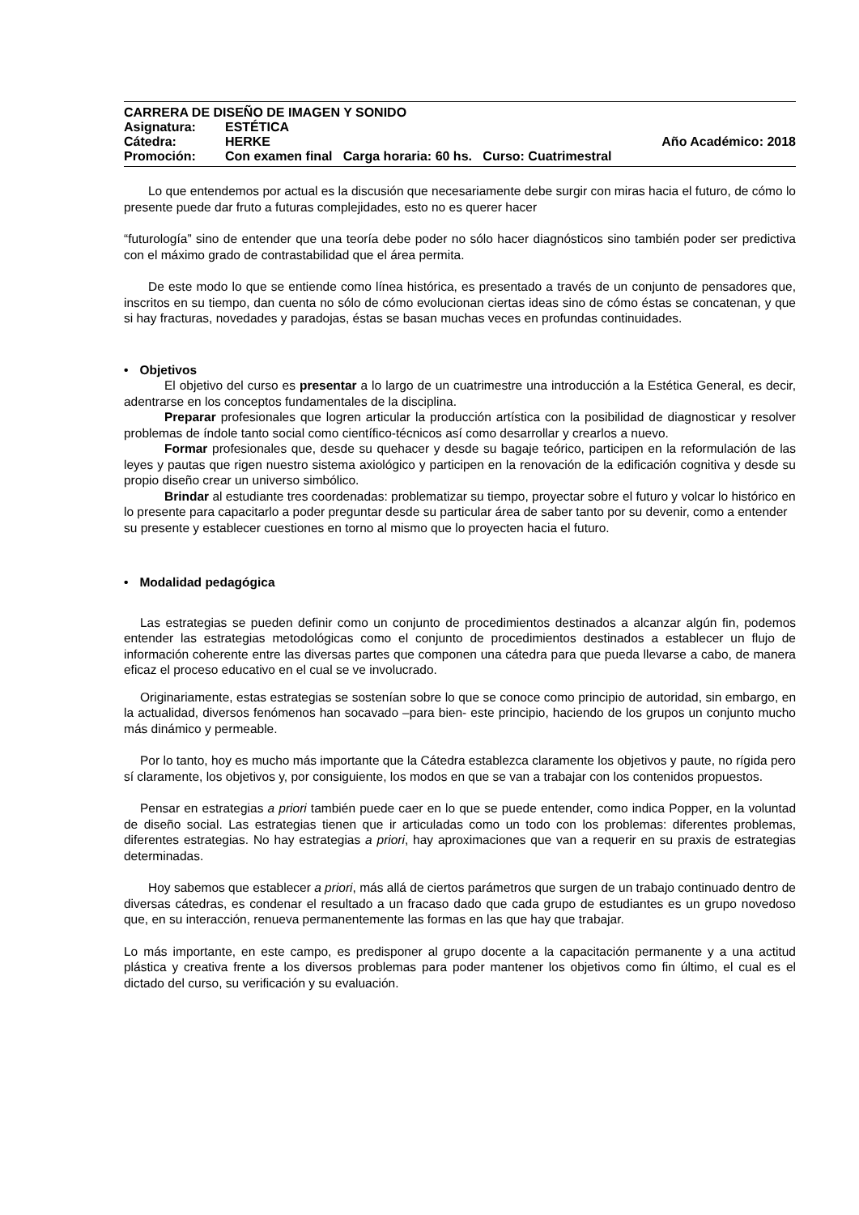CARRERA DE DISEÑO DE IMAGEN Y SONIDO
Asignatura: ESTÉTICA
Cátedra: HERKE Año Académico: 2018
Promoción: Con examen final Carga horaria: 60 hs. Curso: Cuatrimestral
Lo que entendemos por actual es la discusión que necesariamente debe surgir con miras hacia el futuro, de cómo lo presente puede dar fruto a futuras complejidades, esto no es querer hacer
“futurología” sino de entender que una teoría debe poder no sólo hacer diagnósticos sino también poder ser predictiva con el máximo grado de contrastabilidad que el área permita.
De este modo lo que se entiende como línea histórica, es presentado a través de un conjunto de pensadores que, inscritos en su tiempo, dan cuenta no sólo de cómo evolucionan ciertas ideas sino de cómo éstas se concatenan, y que si hay fracturas, novedades y paradojas, éstas se basan muchas veces en profundas continuidades.
• Objetivos
El objetivo del curso es presentar a lo largo de un cuatrimestre una introducción a la Estética General, es decir, adentrarse en los conceptos fundamentales de la disciplina.
Preparar profesionales que logren articular la producción artística con la posibilidad de diagnosticar y resolver problemas de índole tanto social como científico-técnicos así como desarrollar y crearlos a nuevo.
Formar profesionales que, desde su quehacer y desde su bagaje teórico, participen en la reformulación de las leyes y pautas que rigen nuestro sistema axiológico y participen en la renovación de la edificación cognitiva y desde su propio diseño crear un universo simbólico.
Brindar al estudiante tres coordenadas: problematizar su tiempo, proyectar sobre el futuro y volcar lo histórico en lo presente para capacitarlo a poder preguntar desde su particular área de saber tanto por su devenir, como a entender su presente y establecer cuestiones en torno al mismo que lo proyecten hacia el futuro.
• Modalidad pedagógica
Las estrategias se pueden definir como un conjunto de procedimientos destinados a alcanzar algún fin, podemos entender las estrategias metodológicas como el conjunto de procedimientos destinados a establecer un flujo de información coherente entre las diversas partes que componen una cátedra para que pueda llevarse a cabo, de manera eficaz el proceso educativo en el cual se ve involucrado.
Originariamente, estas estrategias se sostenían sobre lo que se conoce como principio de autoridad, sin embargo, en la actualidad, diversos fenómenos han socavado –para bien- este principio, haciendo de los grupos un conjunto mucho más dinámico y permeable.
Por lo tanto, hoy es mucho más importante que la Cátedra establezca claramente los objetivos y paute, no rígida pero sí claramente, los objetivos y, por consiguiente, los modos en que se van a trabajar con los contenidos propuestos.
Pensar en estrategias a priori también puede caer en lo que se puede entender, como indica Popper, en la voluntad de diseño social. Las estrategias tienen que ir articuladas como un todo con los problemas: diferentes problemas, diferentes estrategias. No hay estrategias a priori, hay aproximaciones que van a requerir en su praxis de estrategias determinadas.
Hoy sabemos que establecer a priori, más allá de ciertos parámetros que surgen de un trabajo continuado dentro de diversas cátedras, es condenar el resultado a un fracaso dado que cada grupo de estudiantes es un grupo novedoso que, en su interacción, renueva permanentemente las formas en las que hay que trabajar.
Lo más importante, en este campo, es predisponer al grupo docente a la capacitación permanente y a una actitud plástica y creativa frente a los diversos problemas para poder mantener los objetivos como fin último, el cual es el dictado del curso, su verificación y su evaluación.